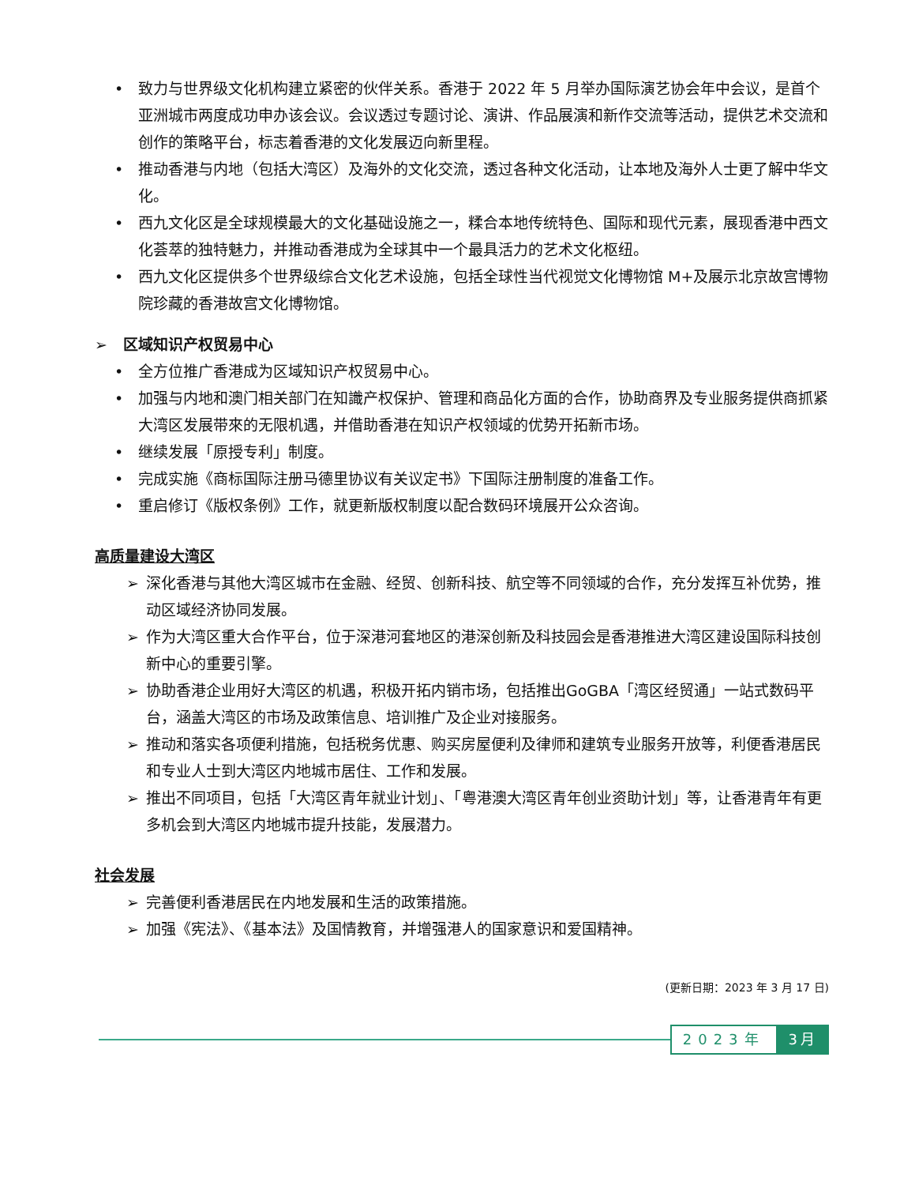• 致力与世界级文化机构建立紧密的伙伴关系。香港于 2022 年 5 月举办国际演艺协会年中会议，是首个亚洲城市两度成功申办该会议。会议透过专题讨论、演讲、作品展演和新作交流等活动，提供艺术交流和创作的策略平台，标志着香港的文化发展迈向新里程。
• 推动香港与内地（包括大湾区）及海外的文化交流，透过各种文化活动，让本地及海外人士更了解中华文化。
• 西九文化区是全球规模最大的文化基础设施之一，糅合本地传统特色、国际和现代元素，展现香港中西文化荟萃的独特魅力，并推动香港成为全球其中一个最具活力的艺术文化枢纽。
• 西九文化区提供多个世界级综合文化艺术设施，包括全球性当代视觉文化博物馆 M+及展示北京故宫博物院珍藏的香港故宫文化博物馆。
➢ 区域知识产权贸易中心
• 全方位推广香港成为区域知识产权贸易中心。
• 加强与内地和澳门相关部门在知識产权保护、管理和商品化方面的合作，协助商界及专业服务提供商抓紧大湾区发展带來的无限机遇，并借助香港在知识产权领域的优势开拓新市场。
• 继续发展「原授专利」制度。
• 完成实施《商标国际注册马德里协议有关议定书》下国际注册制度的准备工作。
• 重启修订《版权条例》工作，就更新版权制度以配合数码环境展开公众咨询。
高质量建设大湾区
➢ 深化香港与其他大湾区城市在金融、经贸、创新科技、航空等不同领域的合作，充分发挥互补优势，推动区域经济协同发展。
➢ 作为大湾区重大合作平台，位于深港河套地区的港深创新及科技园会是香港推进大湾区建设国际科技创新中心的重要引擎。
➢ 协助香港企业用好大湾区的机遇，积极开拓内销市场，包括推出GoGBA「湾区经贸通」一站式数码平台，涵盖大湾区的市场及政策信息、培训推广及企业对接服务。
➢ 推动和落实各项便利措施，包括税务优惠、购买房屋便利及律师和建筑专业服务开放等，利便香港居民和专业人士到大湾区内地城市居住、工作和发展。
➢ 推出不同项目，包括「大湾区青年就业计划」、「粤港澳大湾区青年创业资助计划」等，让香港青年有更多机会到大湾区内地城市提升技能，发展潜力。
社会发展
➢ 完善便利香港居民在内地发展和生活的政策措施。
➢ 加强《宪法》、《基本法》及国情教育，并增强港人的国家意识和爱国精神。
(更新日期：2023 年 3 月 17 日)
2023年 3月